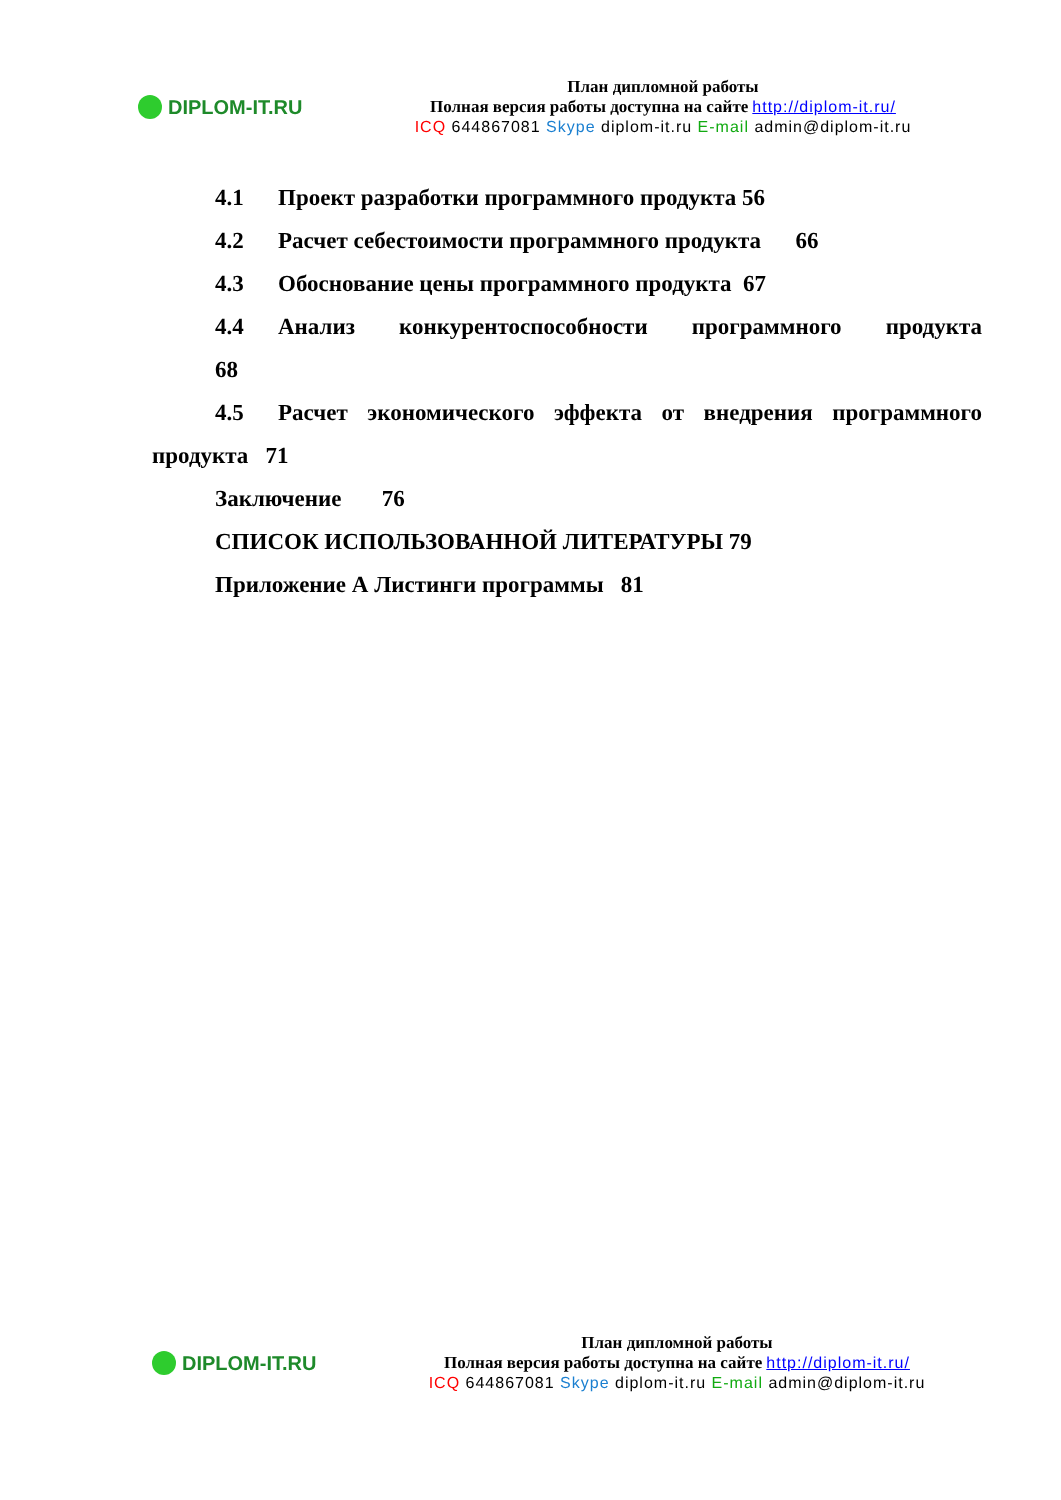DIPLOM-IT.RU
План дипломной работы
Полная версия работы доступна на сайте http://diplom-it.ru/
ICQ 644867081 Skype diplom-it.ru E-mail admin@diplom-it.ru
4.1 Проект разработки программного продукта 56
4.2 Расчет себестоимости программного продукта 66
4.3 Обоснование цены программного продукта 67
4.4 Анализ конкурентоспособности программного продукта
68
4.5 Расчет экономического эффекта от внедрения программного
продукта 71
Заключение 76
СПИСОК ИСПОЛЬЗОВАННОЙ ЛИТЕРАТУРЫ 79
Приложение А Листинги программы 81
DIPLOM-IT.RU
План дипломной работы
Полная версия работы доступна на сайте http://diplom-it.ru/
ICQ 644867081 Skype diplom-it.ru E-mail admin@diplom-it.ru